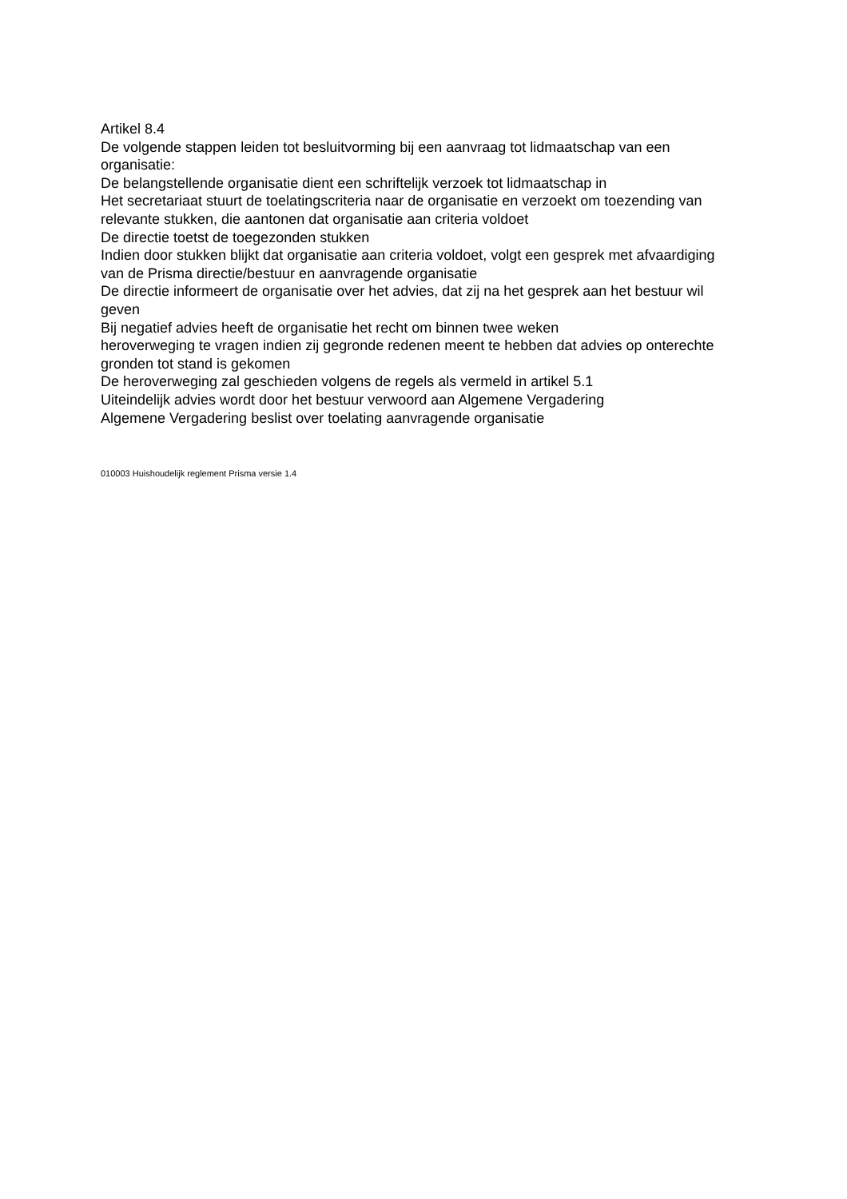Artikel 8.4
De volgende stappen leiden tot besluitvorming bij een aanvraag tot lidmaatschap van een organisatie:
De belangstellende organisatie dient een schriftelijk verzoek tot lidmaatschap in
Het secretariaat stuurt de toelatingscriteria naar de organisatie en verzoekt om toezending van relevante stukken, die aantonen dat organisatie aan criteria voldoet
De directie toetst de toegezonden stukken
Indien door stukken blijkt dat organisatie aan criteria voldoet, volgt een gesprek met afvaardiging van de Prisma directie/bestuur en aanvragende organisatie
De directie informeert de organisatie over het advies, dat zij na het gesprek aan het bestuur wil geven
Bij negatief advies heeft de organisatie het recht om binnen twee weken
heroverweging te vragen indien zij gegronde redenen meent te hebben dat advies op onterechte gronden tot stand is gekomen
De heroverweging zal geschieden volgens de regels als vermeld in artikel 5.1
Uiteindelijk advies wordt door het bestuur verwoord aan Algemene Vergadering
Algemene Vergadering beslist over toelating aanvragende organisatie
010003 Huishoudelijk reglement Prisma versie 1.4